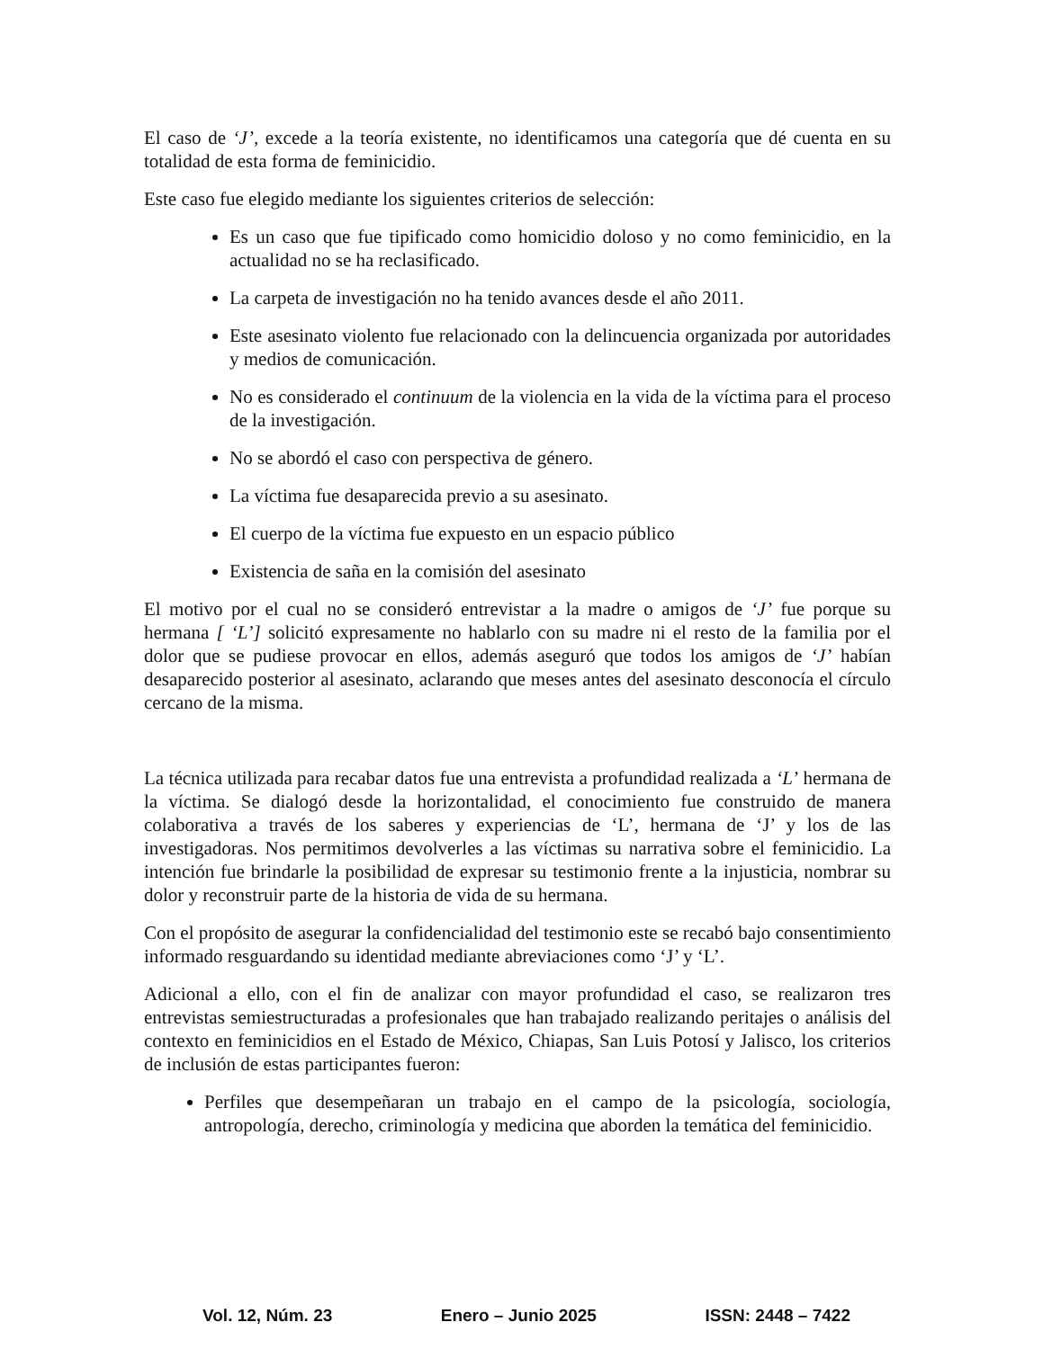El caso de ‘J’, excede a la teoría existente, no identificamos una categoría que dé cuenta en su totalidad de esta forma de feminicidio.
Este caso fue elegido mediante los siguientes criterios de selección:
Es un caso que fue tipificado como homicidio doloso y no como feminicidio, en la actualidad no se ha reclasificado.
La carpeta de investigación no ha tenido avances desde el año 2011.
Este asesinato violento fue relacionado con la delincuencia organizada por autoridades y medios de comunicación.
No es considerado el continuum de la violencia en la vida de la víctima para el proceso de la investigación.
No se abordó el caso con perspectiva de género.
La víctima fue desaparecida previo a su asesinato.
El cuerpo de la víctima fue expuesto en un espacio público
Existencia de saña en la comisión del asesinato
El motivo por el cual no se consideró entrevistar a la madre o amigos de ‘J’ fue porque su hermana [ ‘L’] solicitó expresamente no hablarlo con su madre ni el resto de la familia por el dolor que se pudiese provocar en ellos, además aseguró que todos los amigos de ‘J’ habían desaparecido posterior al asesinato, aclarando que meses antes del asesinato desconocía el círculo cercano de la misma.
La técnica utilizada para recabar datos fue una entrevista a profundidad realizada a ‘L’ hermana de la víctima. Se dialogó desde la horizontalidad, el conocimiento fue construido de manera colaborativa a través de los saberes y experiencias de ‘L’, hermana de ‘J’ y los de las investigadoras. Nos permitimos devolverles a las víctimas su narrativa sobre el feminicidio. La intención fue brindarle la posibilidad de expresar su testimonio frente a la injusticia, nombrar su dolor y reconstruir parte de la historia de vida de su hermana.
Con el propósito de asegurar la confidencialidad del testimonio este se recabó bajo consentimiento informado resguardando su identidad mediante abreviaciones como ‘J’ y ‘L’.
Adicional a ello, con el fin de analizar con mayor profundidad el caso, se realizaron tres entrevistas semiestructuradas a profesionales que han trabajado realizando peritajes o análisis del contexto en feminicidios en el Estado de México, Chiapas, San Luis Potosí y Jalisco, los criterios de inclusión de estas participantes fueron:
Perfiles que desempeñaran un trabajo en el campo de la psicología, sociología, antropología, derecho, criminología y medicina que aborden la temática del feminicidio.
Vol. 12, Núm. 23 Enero – Junio 2025 ISSN: 2448 – 7422